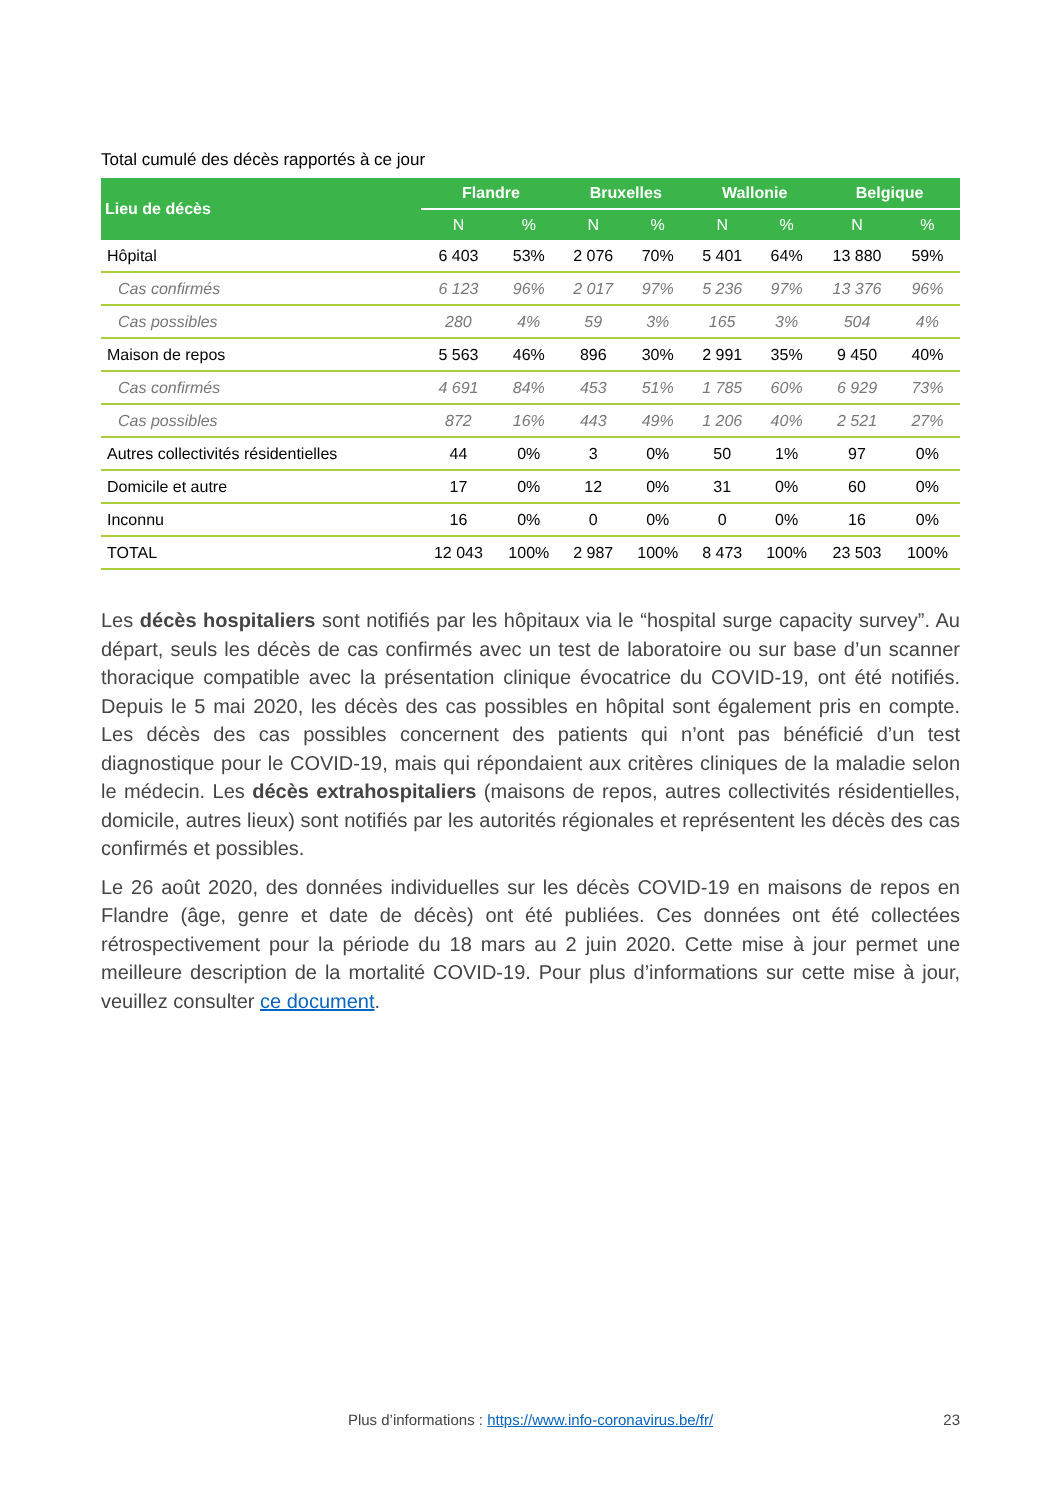Total cumulé des décès rapportés à ce jour
| Lieu de décès | Flandre | | Bruxelles | | Wallonie | | Belgique | |
| --- | --- | --- | --- | --- | --- | --- | --- | --- |
| | N | % | N | % | N | % | N | % |
| Hôpital | 6 403 | 53% | 2 076 | 70% | 5 401 | 64% | 13 880 | 59% |
| Cas confirmés | 6 123 | 96% | 2 017 | 97% | 5 236 | 97% | 13 376 | 96% |
| Cas possibles | 280 | 4% | 59 | 3% | 165 | 3% | 504 | 4% |
| Maison de repos | 5 563 | 46% | 896 | 30% | 2 991 | 35% | 9 450 | 40% |
| Cas confirmés | 4 691 | 84% | 453 | 51% | 1 785 | 60% | 6 929 | 73% |
| Cas possibles | 872 | 16% | 443 | 49% | 1 206 | 40% | 2 521 | 27% |
| Autres collectivités résidentielles | 44 | 0% | 3 | 0% | 50 | 1% | 97 | 0% |
| Domicile et autre | 17 | 0% | 12 | 0% | 31 | 0% | 60 | 0% |
| Inconnu | 16 | 0% | 0 | 0% | 0 | 0% | 16 | 0% |
| TOTAL | 12 043 | 100% | 2 987 | 100% | 8 473 | 100% | 23 503 | 100% |
Les décès hospitaliers sont notifiés par les hôpitaux via le “hospital surge capacity survey”. Au départ, seuls les décès de cas confirmés avec un test de laboratoire ou sur base d’un scanner thoracique compatible avec la présentation clinique évocatrice du COVID-19, ont été notifiés. Depuis le 5 mai 2020, les décès des cas possibles en hôpital sont également pris en compte. Les décès des cas possibles concernent des patients qui n’ont pas bénéficié d’un test diagnostique pour le COVID-19, mais qui répondaient aux critères cliniques de la maladie selon le médecin. Les décès extrahospitaliers (maisons de repos, autres collectivités résidentielles, domicile, autres lieux) sont notifiés par les autorités régionales et représentent les décès des cas confirmés et possibles.
Le 26 août 2020, des données individuelles sur les décès COVID-19 en maisons de repos en Flandre (âge, genre et date de décès) ont été publiées. Ces données ont été collectées rétrospectivement pour la période du 18 mars au 2 juin 2020. Cette mise à jour permet une meilleure description de la mortalité COVID-19. Pour plus d’informations sur cette mise à jour, veuillez consulter ce document.
Plus d’informations : https://www.info-coronavirus.be/fr/
23